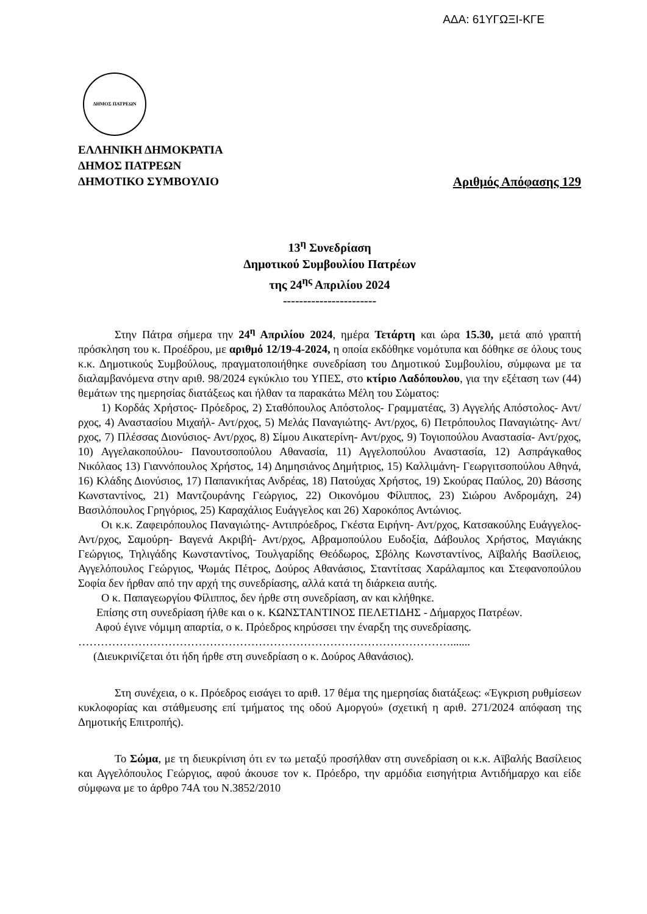ΑΔΑ: 61ΥΓΩΞΙ-ΚΓΕ
ΔΗΜΟΣ ΠΑΤΡΕΩΝ
ΕΛΛΗΝΙΚΗ ΔΗΜΟΚΡΑΤΙΑ
ΔΗΜΟΣ ΠΑΤΡΕΩΝ
ΔΗΜΟΤΙΚΟ ΣΥΜΒΟΥΛΙΟ Αριθμός Απόφασης 129
13<sup>η</sup> Συνεδρίαση
Δημοτικού Συμβουλίου Πατρέων
της 24<sup>ης</sup> Απριλίου 2024
-----------------------
Στην Πάτρα σήμερα την 24<sup>η</sup> Απριλίου 2024, ημέρα Τετάρτη και ώρα 15.30, μετά από γραπτή πρόσκληση του κ. Προέδρου, με αριθμό 12/19-4-2024, η οποία εκδόθηκε νομότυπα και δόθηκε σε όλους τους κ.κ. Δημοτικούς Συμβούλους, πραγματοποιήθηκε συνεδρίαση του Δημοτικού Συμβουλίου, σύμφωνα με τα διαλαμβανόμενα στην αριθ. 98/2024 εγκύκλιο του ΥΠΕΣ, στο κτίριο Λαδόπουλου, για την εξέταση των (44) θεμάτων της ημερησίας διατάξεως και ήλθαν τα παρακάτω Μέλη του Σώματος:
1) Κορδάς Χρήστος- Πρόεδρος, 2) Σταθόπουλος Απόστολος- Γραμματέας, 3) Αγγελής Απόστολος- Αντ/ρχος, 4) Αναστασίου Μιχαήλ- Αντ/ρχος, 5) Μελάς Παναγιώτης- Αντ/ρχος, 6) Πετρόπουλος Παναγιώτης- Αντ/ρχος, 7) Πλέσσας Διονύσιος- Αντ/ρχος, 8) Σίμου Αικατερίνη- Αντ/ρχος, 9) Τογιοπούλου Αναστασία- Αντ/ρχος, 10) Αγγελακοπούλου- Πανουτσοπούλου Αθανασία, 11) Αγγελοπούλου Αναστασία, 12) Ασπράγκαθος Νικόλαος 13) Γιαννόπουλος Χρήστος, 14) Δημησιάνος Δημήτριος, 15) Καλλιμάνη- Γεωργιτσοπούλου Αθηνά, 16) Κλάδης Διονύσιος, 17) Παπανικήτας Ανδρέας, 18) Πατούχας Χρήστος, 19) Σκούρας Παύλος, 20) Βάσσης Κωνσταντίνος, 21) Μαντζουράνης Γεώργιος, 22) Οικονόμου Φίλιππος, 23) Σιώρου Ανδρομάχη, 24) Βασιλόπουλος Γρηγόριος, 25) Καραχάλιος Ευάγγελος και 26) Χαροκόπος Αντώνιος.
Οι κ.κ. Ζαφειρόπουλος Παναγιώτης- Αντιπρόεδρος, Γκέστα Ειρήνη- Αντ/ρχος, Κατσακούλης Ευάγγελος- Αντ/ρχος, Σαμούρη- Βαγενά Ακριβή- Αντ/ρχος, Αβραμοπούλου Ευδοξία, Δάβουλος Χρήστος, Μαγιάκης Γεώργιος, Τηλιγάδης Κωνσταντίνος, Τουλγαρίδης Θεόδωρος, Σβόλης Κωνσταντίνος, Αϊβαλής Βασίλειος, Αγγελόπουλος Γεώργιος, Ψωμάς Πέτρος, Δούρος Αθανάσιος, Σταντίτσας Χαράλαμπος και Στεφανοπούλου Σοφία δεν ήρθαν από την αρχή της συνεδρίασης, αλλά κατά τη διάρκεια αυτής.
Ο κ. Παπαγεωργίου Φίλιππος, δεν ήρθε στη συνεδρίαση, αν και κλήθηκε.
Επίσης στη συνεδρίαση ήλθε και ο κ. ΚΩΝΣΤΑΝΤΙΝΟΣ ΠΕΛΕΤΙΔΗΣ - Δήμαρχος Πατρέων.
Αφού έγινε νόμιμη απαρτία, ο κ. Πρόεδρος κηρύσσει την έναρξη της συνεδρίασης.
……………………………………………………………………………………….......
(Διευκρινίζεται ότι ήδη ήρθε στη συνεδρίαση ο κ. Δούρος Αθανάσιος).
Στη συνέχεια, ο κ. Πρόεδρος εισάγει το αριθ. 17 θέμα της ημερησίας διατάξεως: «Έγκριση ρυθμίσεων κυκλοφορίας και στάθμευσης επί τμήματος της οδού Αμοργού» (σχετική η αριθ. 271/2024 απόφαση της Δημοτικής Επιτροπής).
Το Σώμα, με τη διευκρίνιση ότι εν τω μεταξύ προσήλθαν στη συνεδρίαση οι κ.κ. Αϊβαλής Βασίλειος και Αγγελόπουλος Γεώργιος, αφού άκουσε τον κ. Πρόεδρο, την αρμόδια εισηγήτρια Αντιδήμαρχο και είδε σύμφωνα με το άρθρο 74Α του Ν.3852/2010